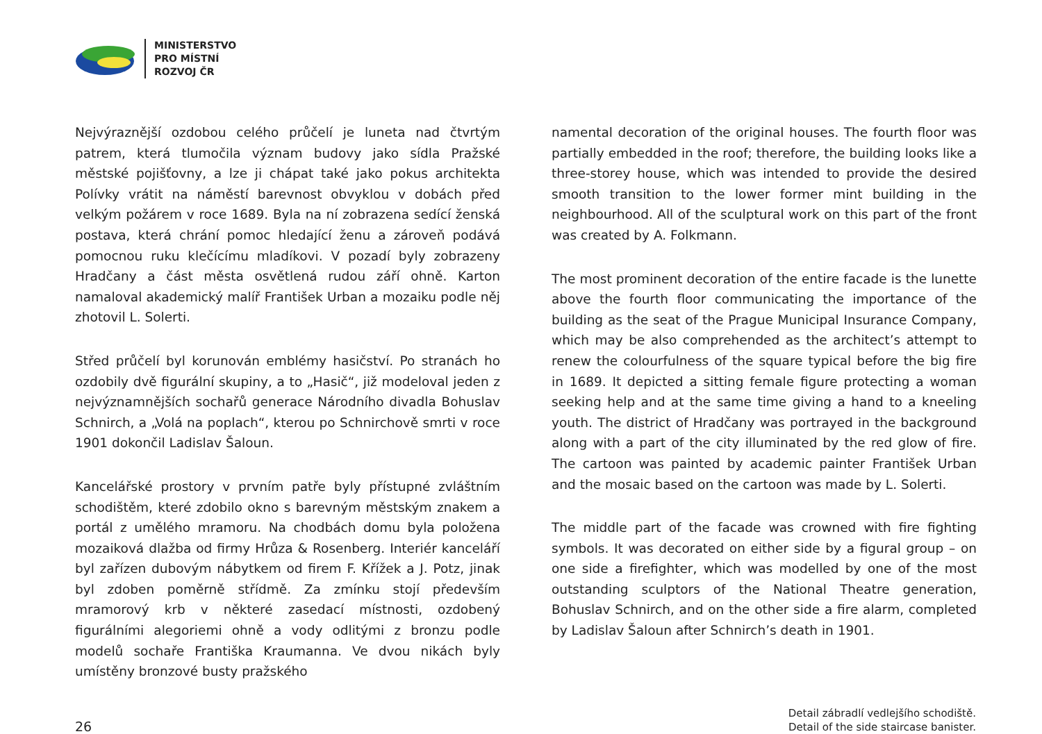MINISTERSTVO
PRO MÍSTNÍ
ROZVOJ ČR
Nejvýraznější ozdobou celého průčelí je luneta nad čtvrtým patrem, která tlumočila význam budovy jako sídla Pražské městské pojišťovny, a lze ji chápat také jako pokus architekta Polívky vrátit na náměstí barevnost obvyklou v dobách před velkým požárem v roce 1689. Byla na ní zobrazena sedící ženská postava, která chrání pomoc hledající ženu a zároveň podává pomocnou ruku klečícímu mladíkovi. V pozadí byly zobrazeny Hradčany a část města osvětlená rudou září ohně. Karton namaloval akademický malíř František Urban a mozaiku podle něj zhotovil L. Solerti.
Střed průčelí byl korunován emblémy hasičství. Po stranách ho ozdobily dvě figurální skupiny, a to „Hasič“, již modeloval jeden z nejvýznamnějších sochařů generace Národního divadla Bohuslav Schnirch, a „Volá na poplach“, kterou po Schnirchově smrti v roce 1901 dokončil Ladislav Šaloun.
Kancelářské prostory v prvním patře byly přístupné zvláštním schodištěm, které zdobilo okno s barevným městským znakem a portál z umělého mramoru. Na chodbách domu byla položena mozaiková dlažba od firmy Hrůza & Rosenberg. Interiér kanceláří byl zařízen dubovým nábytkem od firem F. Křížek a J. Potz, jinak byl zdoben poměrně střídmě. Za zmínku stojí především mramorový krb v některé zasedací místnosti, ozdobený figurálními alegoriemi ohně a vody odlitými z bronzu podle modelů sochaře Františka Kraumanna. Ve dvou nikách byly umístěny bronzové busty pražského
namental decoration of the original houses. The fourth floor was partially embedded in the roof; therefore, the building looks like a three-storey house, which was intended to provide the desired smooth transition to the lower former mint building in the neighbourhood. All of the sculptural work on this part of the front was created by A. Folkmann.
The most prominent decoration of the entire facade is the lunette above the fourth floor communicating the importance of the building as the seat of the Prague Municipal Insurance Company, which may be also comprehended as the architect’s attempt to renew the colourfulness of the square typical before the big fire in 1689. It depicted a sitting female figure protecting a woman seeking help and at the same time giving a hand to a kneeling youth. The district of Hradčany was portrayed in the background along with a part of the city illuminated by the red glow of fire. The cartoon was painted by academic painter František Urban and the mosaic based on the cartoon was made by L. Solerti.
The middle part of the facade was crowned with fire fighting symbols. It was decorated on either side by a figural group – on one side a firefighter, which was modelled by one of the most outstanding sculptors of the National Theatre generation, Bohuslav Schnirch, and on the other side a fire alarm, completed by Ladislav Šaloun after Schnirch’s death in 1901.
26
Detail zábradlí vedlejšího schodiště.
Detail of the side staircase banister.